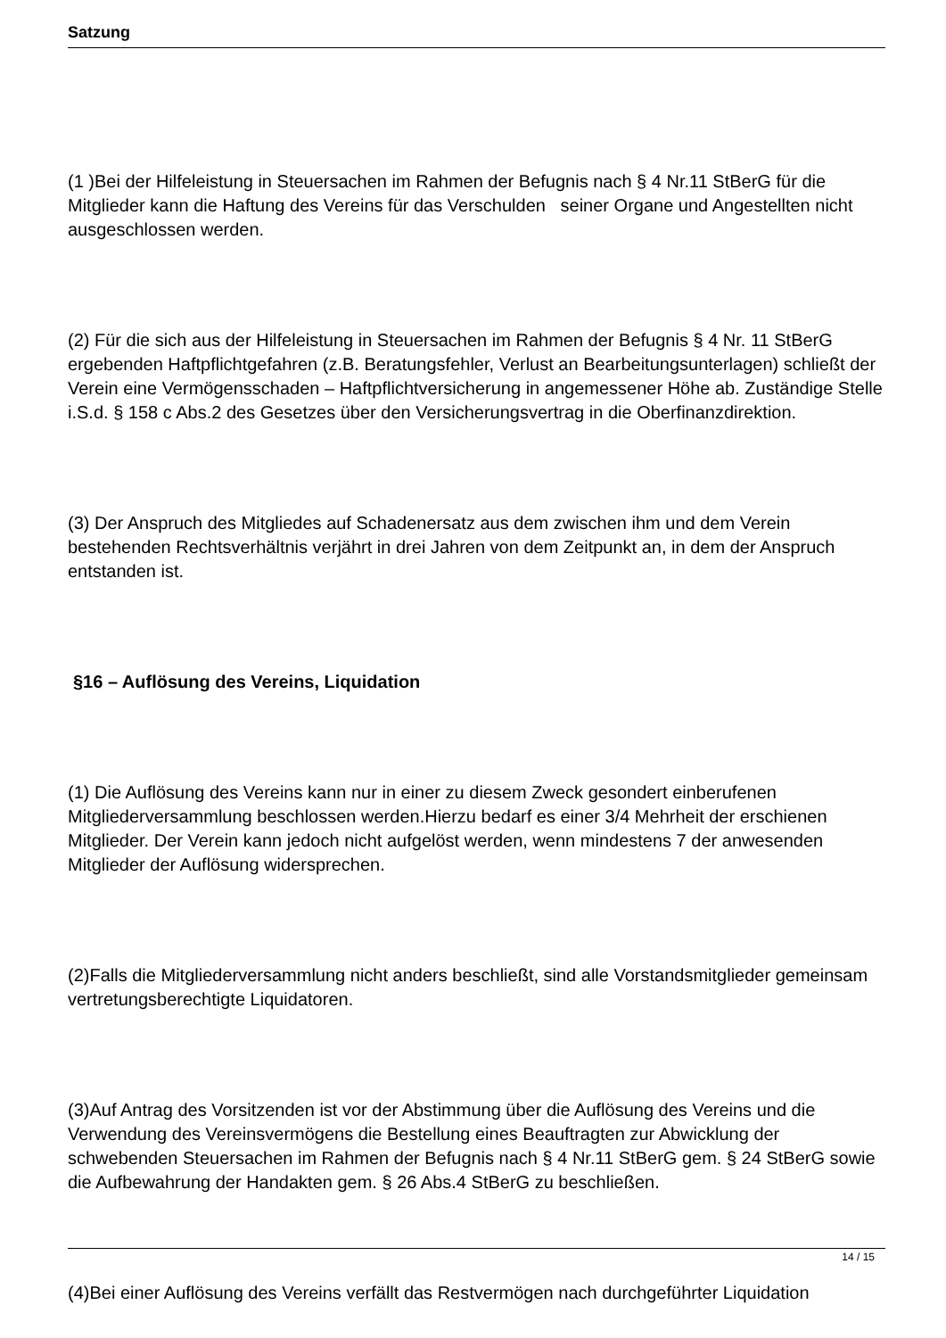Satzung
(1 )Bei der Hilfeleistung in Steuersachen im Rahmen der Befugnis nach § 4 Nr.11 StBerG für die Mitglieder kann die Haftung des Vereins für das Verschulden seiner Organe und Angestellten nicht ausgeschlossen werden.
(2) Für die sich aus der Hilfeleistung in Steuersachen im Rahmen der Befugnis § 4 Nr. 11 StBerG ergebenden Haftpflichtgefahren (z.B. Beratungsfehler, Verlust an Bearbeitungsunterlagen) schließt der Verein eine Vermögensschaden – Haftpflichtversicherung in angemessener Höhe ab. Zuständige Stelle i.S.d. § 158 c Abs.2 des Gesetzes über den Versicherungsvertrag in die Oberfinanzdirektion.
(3) Der Anspruch des Mitgliedes auf Schadenersatz aus dem zwischen ihm und dem Verein bestehenden Rechtsverhältnis verjährt in drei Jahren von dem Zeitpunkt an, in dem der Anspruch entstanden ist.
§16 – Auflösung des Vereins, Liquidation
(1) Die Auflösung des Vereins kann nur in einer zu diesem Zweck gesondert einberufenen Mitgliederversammlung beschlossen werden.Hierzu bedarf es einer 3/4 Mehrheit der erschienen Mitglieder. Der Verein kann jedoch nicht aufgelöst werden, wenn mindestens 7 der anwesenden Mitglieder der Auflösung widersprechen.
(2)Falls die Mitgliederversammlung nicht anders beschließt, sind alle Vorstandsmitglieder gemeinsam vertretungsberechtigte Liquidatoren.
(3)Auf Antrag des Vorsitzenden ist vor der Abstimmung über die Auflösung des Vereins und die Verwendung des Vereinsvermögens die Bestellung eines Beauftragten zur Abwicklung der schwebenden Steuersachen im Rahmen der Befugnis nach § 4 Nr.11 StBerG gem. § 24 StBerG sowie die Aufbewahrung der Handakten gem. § 26 Abs.4 StBerG zu beschließen.
(4)Bei einer Auflösung des Vereins verfällt das Restvermögen nach durchgeführter Liquidation
14 / 15